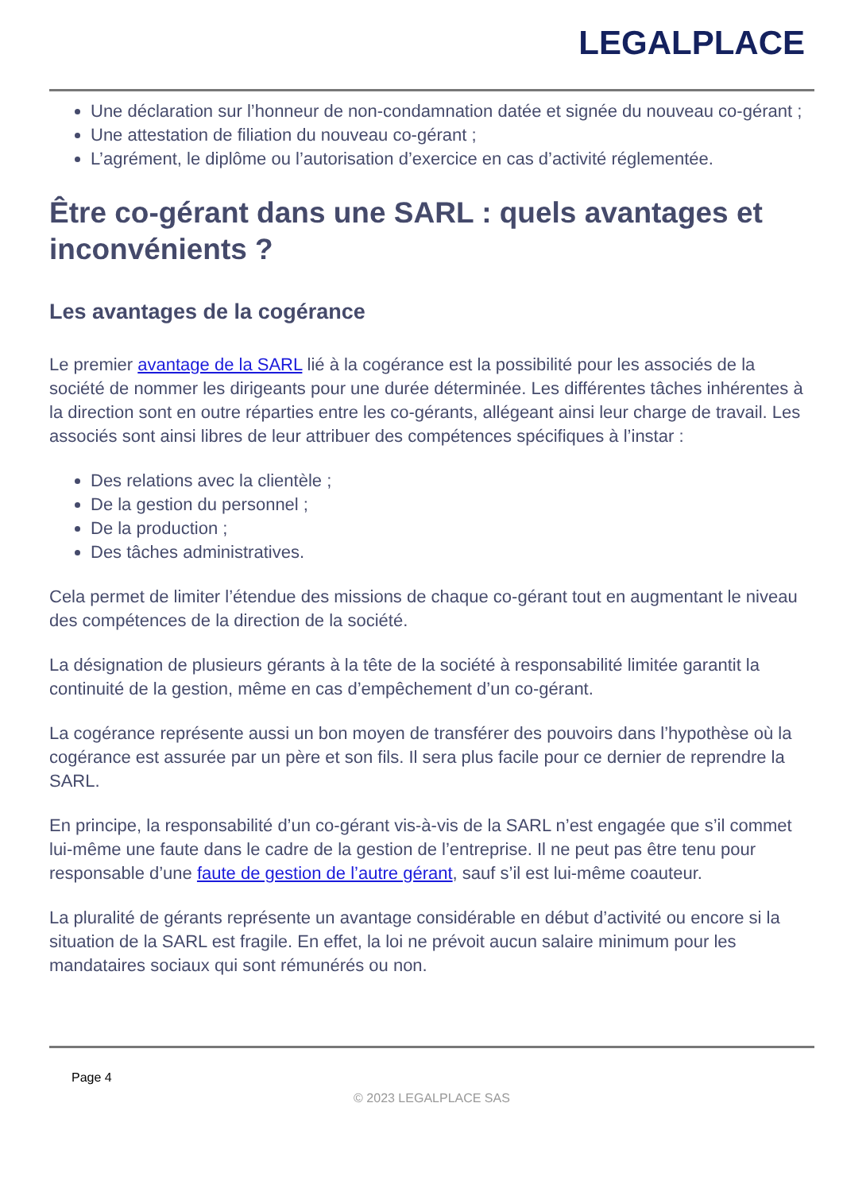LEGALPLACE
Une déclaration sur l’honneur de non-condamnation datée et signée du nouveau co-gérant ;
Une attestation de filiation du nouveau co-gérant ;
L’agrément, le diplôme ou l’autorisation d’exercice en cas d’activité réglementée.
Être co-gérant dans une SARL : quels avantages et inconvénients ?
Les avantages de la cogérance
Le premier avantage de la SARL lié à la cogérance est la possibilité pour les associés de la société de nommer les dirigeants pour une durée déterminée. Les différentes tâches inhérentes à la direction sont en outre réparties entre les co-gérants, allégeant ainsi leur charge de travail. Les associés sont ainsi libres de leur attribuer des compétences spécifiques à l’instar :
Des relations avec la clientèle ;
De la gestion du personnel ;
De la production ;
Des tâches administratives.
Cela permet de limiter l’étendue des missions de chaque co-gérant tout en augmentant le niveau des compétences de la direction de la société.
La désignation de plusieurs gérants à la tête de la société à responsabilité limitée garantit la continuité de la gestion, même en cas d’empêchement d’un co-gérant.
La cogérance représente aussi un bon moyen de transférer des pouvoirs dans l’hypothèse où la cogérance est assurée par un père et son fils. Il sera plus facile pour ce dernier de reprendre la SARL.
En principe, la responsabilité d’un co-gérant vis-à-vis de la SARL n’est engagée que s’il commet lui-même une faute dans le cadre de la gestion de l’entreprise. Il ne peut pas être tenu pour responsable d’une faute de gestion de l’autre gérant, sauf s’il est lui-même coauteur.
La pluralité de gérants représente un avantage considérable en début d’activité ou encore si la situation de la SARL est fragile. En effet, la loi ne prévoit aucun salaire minimum pour les mandataires sociaux qui sont rémunérés ou non.
Page 4
© 2023 LEGALPLACE SAS